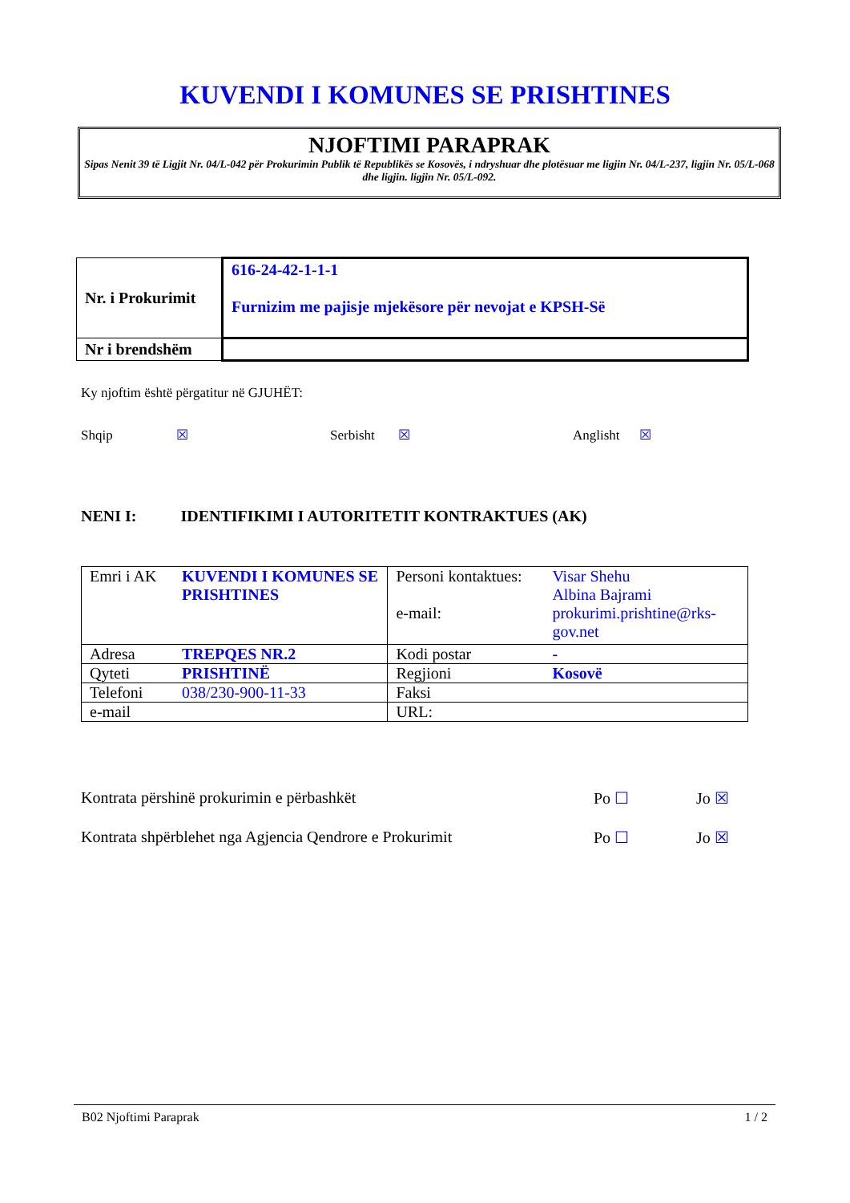KUVENDI I KOMUNES SE PRISHTINES
NJOFTIMI PARAPRAK
Sipas Nenit 39 të Ligjit Nr. 04/L-042 për Prokurimin Publik të Republikës se Kosovës, i ndryshuar dhe plotësuar me ligjin Nr. 04/L-237, ligjin Nr. 05/L-068 dhe ligjin. ligjin Nr. 05/L-092.
| Nr. i Prokurimit | 616-24-42-1-1-1 Furnizim me pajisje mjekësore për nevojat e KPSH-Së |
| Nr i brendshëm | |
Ky njoftim është përgatitur në GJUHËT:
Shqip ☒ Serbisht ☒ Anglisht ☒
NENI I: IDENTIFIKIMI I AUTORITETIT KONTRAKTUES (AK)
| Emri i AK | KUVENDI I KOMUNES SE PRISHTINES | Personi kontaktues: e-mail: | Visar Shehu Albina Bajrami prokurimi.prishtine@rks-gov.net |
| Adresa | TREPQES NR.2 | Kodi postar | - |
| Qyteti | PRISHTINË | Regjioni | Kosovë |
| Telefoni | 038/230-900-11-33 | Faksi | |
| e-mail | | URL: | |
Kontrata përshinë prokurimin e përbashkët Po ☐ Jo ☒
Kontrata shpërblehet nga Agjencia Qendrore e Prokurimit Po ☐ Jo ☒
B02 Njoftimi Paraprak 1 / 2